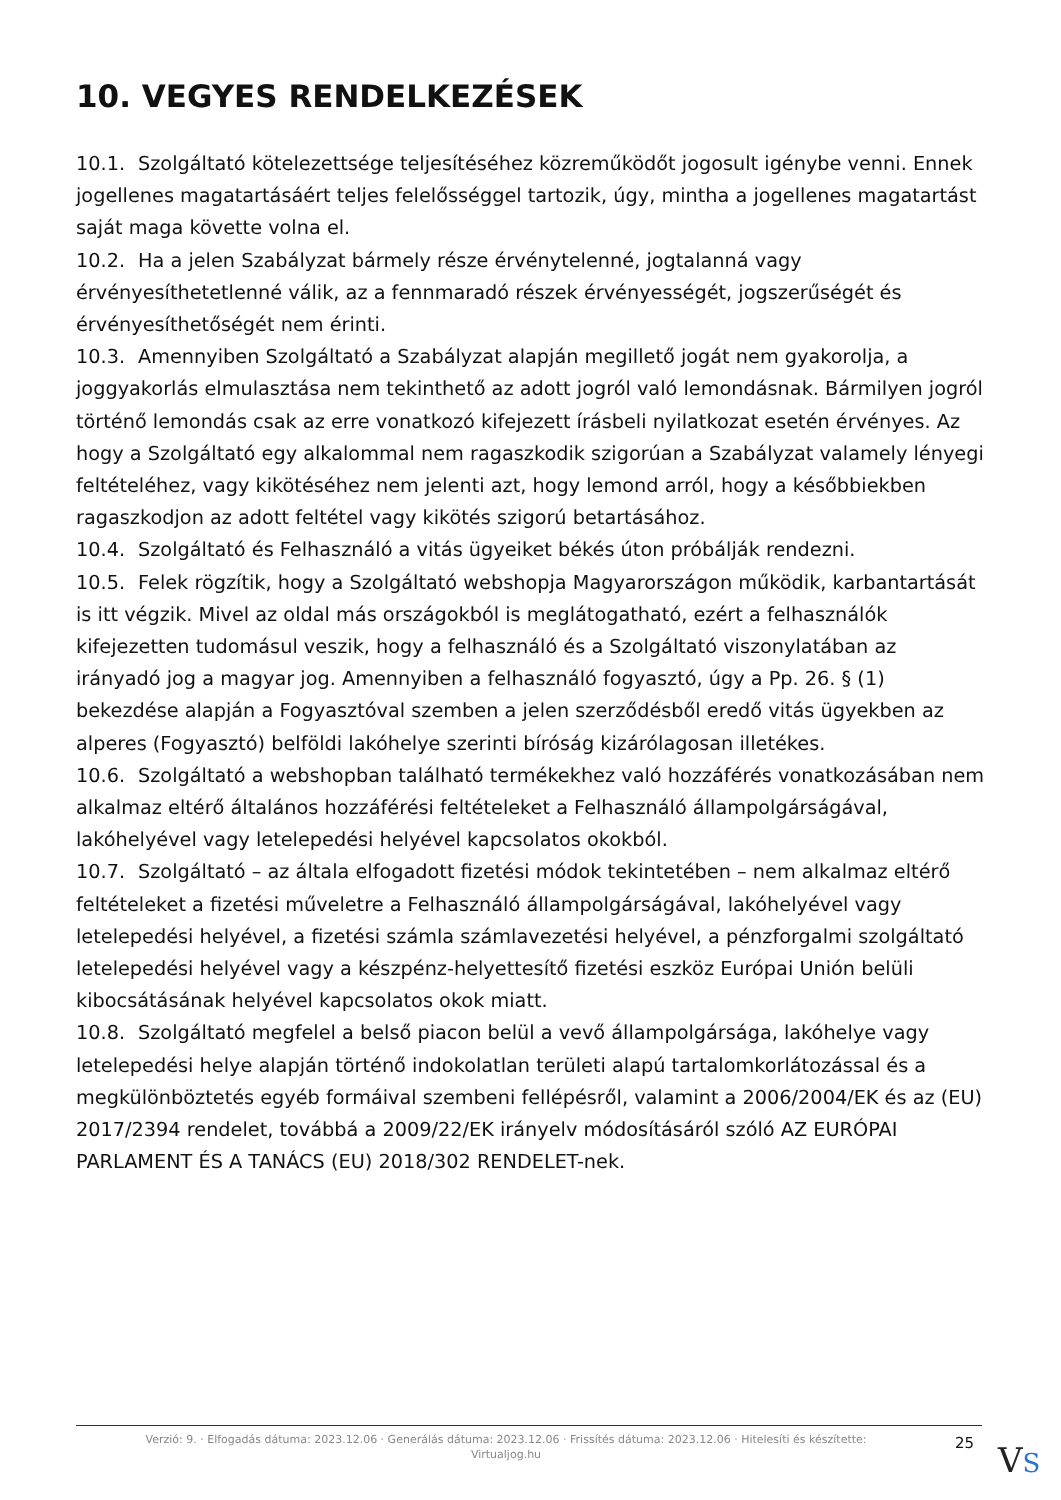10. VEGYES RENDELKEZÉSEK
10.1. Szolgáltató kötelezettsége teljesítéséhez közreműködőt jogosult igénybe venni. Ennek jogellenes magatartásáért teljes felelősséggel tartozik, úgy, mintha a jogellenes magatartást saját maga követte volna el.
10.2. Ha a jelen Szabályzat bármely része érvénytelenné, jogtalanná vagy érvényesíthetetlenné válik, az a fennmaradó részek érvényességét, jogszerűségét és érvényesíthetőségét nem érinti.
10.3. Amennyiben Szolgáltató a Szabályzat alapján megillető jogát nem gyakorolja, a joggyakorlás elmulasztása nem tekinthető az adott jogról való lemondásnak. Bármilyen jogról történő lemondás csak az erre vonatkozó kifejezett írásbeli nyilatkozat esetén érvényes. Az hogy a Szolgáltató egy alkalommal nem ragaszkodik szigorúan a Szabályzat valamely lényegi feltételéhez, vagy kikötéséhez nem jelenti azt, hogy lemond arról, hogy a későbbiekben ragaszkodjon az adott feltétel vagy kikötés szigorú betartásához.
10.4. Szolgáltató és Felhasználó a vitás ügyeiket békés úton próbálják rendezni.
10.5. Felek rögzítik, hogy a Szolgáltató webshopja Magyarországon működik, karbantartását is itt végzik. Mivel az oldal más országokból is meglátogatható, ezért a felhasználók kifejezetten tudomásul veszik, hogy a felhasználó és a Szolgáltató viszonylatában az irányadó jog a magyar jog. Amennyiben a felhasználó fogyasztó, úgy a Pp. 26. § (1) bekezdése alapján a Fogyasztóval szemben a jelen szerződésből eredő vitás ügyekben az alperes (Fogyasztó) belföldi lakóhelye szerinti bíróság kizárólagosan illetékes.
10.6. Szolgáltató a webshopban található termékekhez való hozzáférés vonatkozásában nem alkalmaz eltérő általános hozzáférési feltételeket a Felhasználó állampolgárságával, lakóhelyével vagy letelepedési helyével kapcsolatos okokból.
10.7. Szolgáltató – az általa elfogadott fizetési módok tekintetében – nem alkalmaz eltérő feltételeket a fizetési műveletre a Felhasználó állampolgárságával, lakóhelyével vagy letelepedési helyével, a fizetési számla számlavezetési helyével, a pénzforgalmi szolgáltató letelepedési helyével vagy a készpénz-helyettesítő fizetési eszköz Európai Unión belüli kibocsátásának helyével kapcsolatos okok miatt.
10.8. Szolgáltató megfelel a belső piacon belül a vevő állampolgársága, lakóhelye vagy letelepedési helye alapján történő indokolatlan területi alapú tartalomkorlátozással és a megkülönböztetés egyéb formáival szembeni fellépésről, valamint a 2006/2004/EK és az (EU) 2017/2394 rendelet, továbbá a 2009/22/EK irányelv módosításáról szóló AZ EURÓPAI PARLAMENT ÉS A TANÁCS (EU) 2018/302 RENDELET-nek.
Verzió: 9. · Elfogadás dátuma: 2023.12.06 · Generálás dátuma: 2023.12.06 · Frissítés dátuma: 2023.12.06 · Hitelesíti és készítette: Virtualjog.hu
25
VS